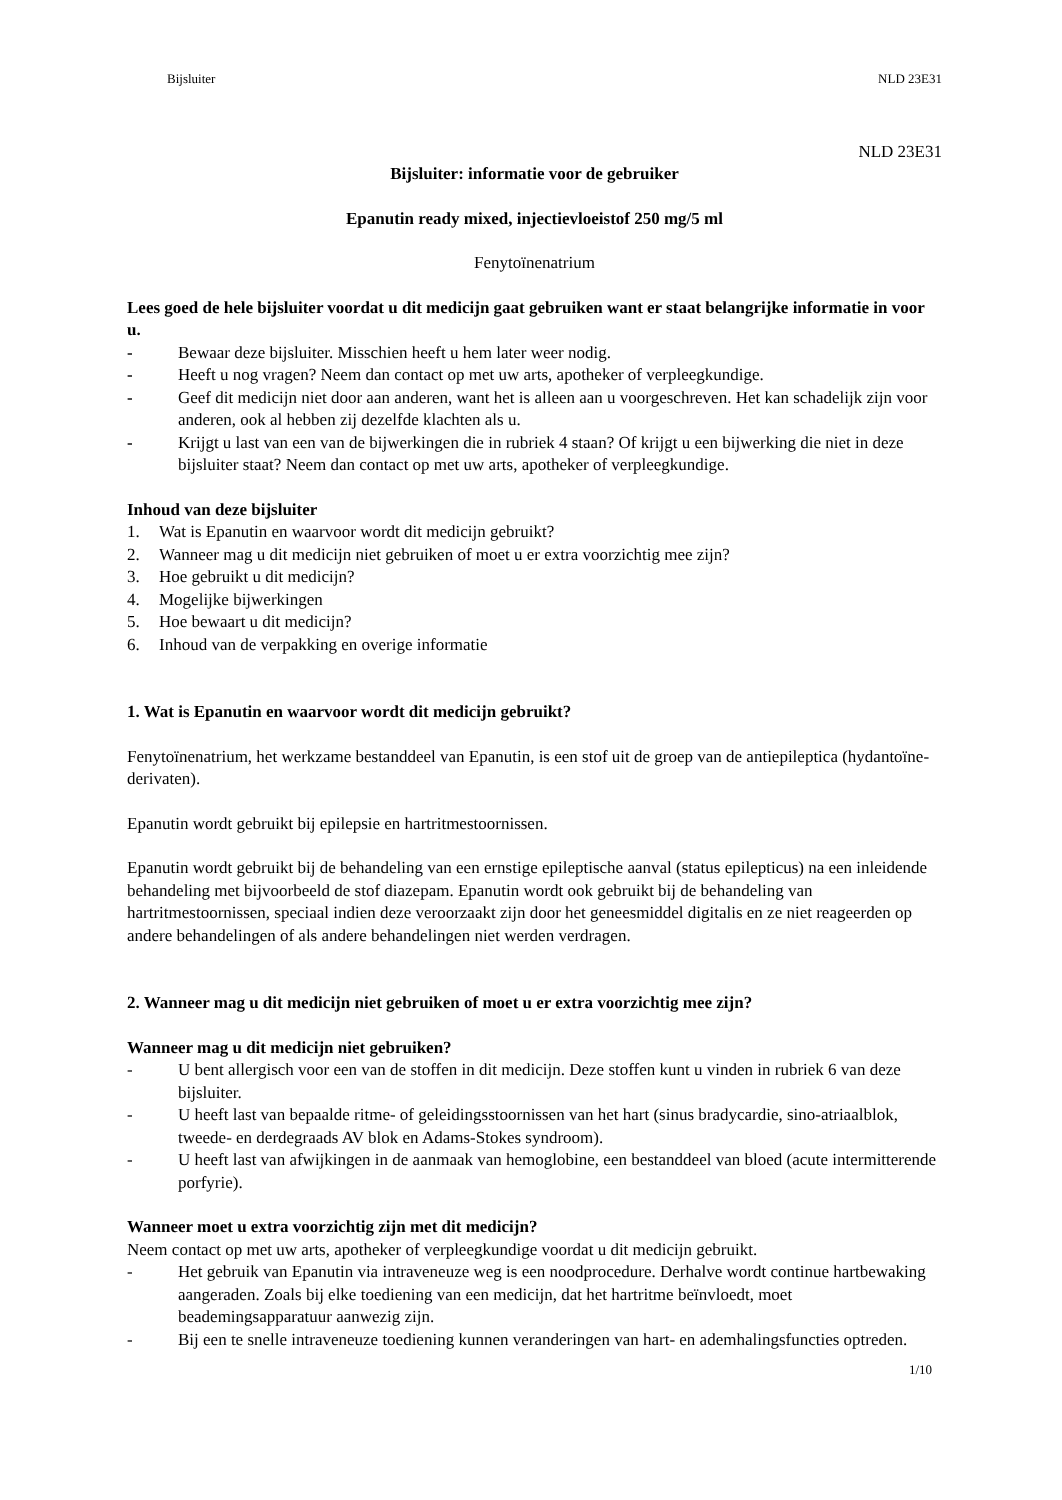Bijsluiter NLD 23E31
NLD 23E31
Bijsluiter: informatie voor de gebruiker
Epanutin ready mixed, injectievloeistof 250 mg/5 ml
Fenytoïnenatrium
Lees goed de hele bijsluiter voordat u dit medicijn gaat gebruiken want er staat belangrijke informatie in voor u.
- Bewaar deze bijsluiter. Misschien heeft u hem later weer nodig.
- Heeft u nog vragen? Neem dan contact op met uw arts, apotheker of verpleegkundige.
- Geef dit medicijn niet door aan anderen, want het is alleen aan u voorgeschreven. Het kan schadelijk zijn voor anderen, ook al hebben zij dezelfde klachten als u.
- Krijgt u last van een van de bijwerkingen die in rubriek 4 staan? Of krijgt u een bijwerking die niet in deze bijsluiter staat? Neem dan contact op met uw arts, apotheker of verpleegkundige.
Inhoud van deze bijsluiter
1. Wat is Epanutin en waarvoor wordt dit medicijn gebruikt?
2. Wanneer mag u dit medicijn niet gebruiken of moet u er extra voorzichtig mee zijn?
3. Hoe gebruikt u dit medicijn?
4. Mogelijke bijwerkingen
5. Hoe bewaart u dit medicijn?
6. Inhoud van de verpakking en overige informatie
1. Wat is Epanutin en waarvoor wordt dit medicijn gebruikt?
Fenytoïnenatrium, het werkzame bestanddeel van Epanutin, is een stof uit de groep van de antiepileptica (hydantoïne-derivaten).
Epanutin wordt gebruikt bij epilepsie en hartritmestoornissen.
Epanutin wordt gebruikt bij de behandeling van een ernstige epileptische aanval (status epilepticus) na een inleidende behandeling met bijvoorbeeld de stof diazepam. Epanutin wordt ook gebruikt bij de behandeling van hartritmestoornissen, speciaal indien deze veroorzaakt zijn door het geneesmiddel digitalis en ze niet reageerden op andere behandelingen of als andere behandelingen niet werden verdragen.
2. Wanneer mag u dit medicijn niet gebruiken of moet u er extra voorzichtig mee zijn?
Wanneer mag u dit medicijn niet gebruiken?
- U bent allergisch voor een van de stoffen in dit medicijn. Deze stoffen kunt u vinden in rubriek 6 van deze bijsluiter.
- U heeft last van bepaalde ritme- of geleidingsstoornissen van het hart (sinus bradycardie, sino-atriaalblok, tweede- en derdegraads AV blok en Adams-Stokes syndroom).
- U heeft last van afwijkingen in de aanmaak van hemoglobine, een bestanddeel van bloed (acute intermitterende porfyrie).
Wanneer moet u extra voorzichtig zijn met dit medicijn?
Neem contact op met uw arts, apotheker of verpleegkundige voordat u dit medicijn gebruikt.
- Het gebruik van Epanutin via intraveneuze weg is een noodprocedure. Derhalve wordt continue hartbewaking aangeraden. Zoals bij elke toediening van een medicijn, dat het hartritme beïnvloedt, moet beademingsapparatuur aanwezig zijn.
- Bij een te snelle intraveneuze toediening kunnen veranderingen van hart- en ademhalingsfuncties optreden.
1/10